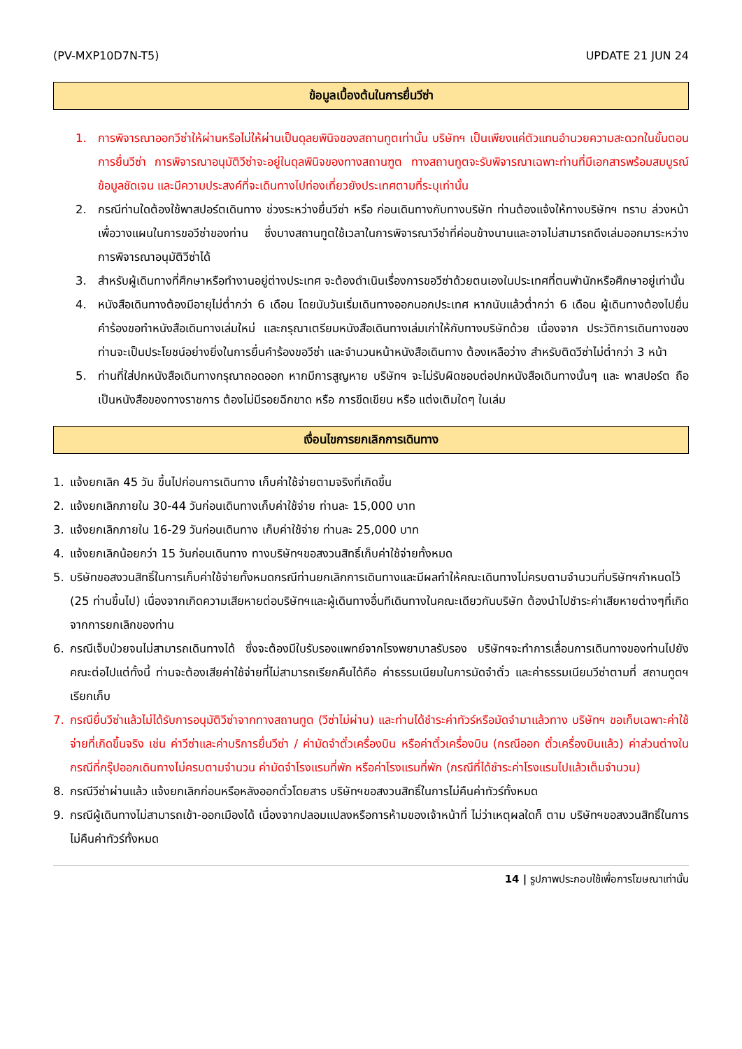(PV-MXP10D7N-T5) UPDATE 21 JUN 24
ข้อมูลเบื้องต้นในการยื่นวีซ่า
1. การพิจารณาออกวีซ่าให้ผ่านหรือไม่ให้ผ่านเป็นดุลยพินิจของสถานทูตเท่านั้น บริษัทฯ เป็นเพียงแค่ตัวแทนอำนวยความสะดวกในขั้นตอนการยื่นวีซ่า การพิจารณาอนุมัติวีซ่าจะอยู่ในดุลพินิจของทางสถานฑูต ทางสถานทูตจะรับพิจารณาเฉพาะท่านที่มีเอกสารพร้อมสมบูรณ์ข้อมูลชัดเจน และมีความประสงค์ที่จะเดินทางไปท่องเที่ยวยังประเทศตามที่ระบุเท่านั้น
2. กรณีท่านใดต้องใช้พาสปอร์ตเดินทาง ช่วงระหว่างยื่นวีซ่า หรือ ก่อนเดินทางกับทางบริษัท ท่านต้องแจ้งให้ทางบริษัทฯ ทราบ ล่วงหน้าเพื่อวางแผนในการขอวีซ่าของท่าน ซึ่งบางสถานทูตใช้เวลาในการพิจารณาวีซ่าที่ค่อนข้างนานและอาจไม่สามารถดึงเล่มออกมาระหว่างการพิจารณาอนุมัติวีซ่าได้
3. สำหรับผู้เดินทางที่ศึกษาหรือทำงานอยู่ต่างประเทศ จะต้องดำเนินเรื่องการขอวีซ่าด้วยตนเองในประเทศที่ตนพำนักหรือศึกษาอยู่เท่านั้น
4. หนังสือเดินทางต้องมีอายุไม่ต่ำกว่า 6 เดือน โดยนับวันเริ่มเดินทางออกนอกประเทศ หากนับแล้วต่ำกว่า 6 เดือน ผู้เดินทางต้องไปยื่นคำร้องขอทำหนังสือเดินทางเล่มใหม่ และกรุณาเตรียมหนังสือเดินทางเล่มเก่าให้กับทางบริษัทด้วย เนื่องจาก ประวัติการเดินทางของท่านจะเป็นประโยชน์อย่างยิ่งในการยื่นคำร้องขอวีซ่า และจำนวนหน้าหนังสือเดินทาง ต้องเหลือว่าง สำหรับติดวีซ่าไม่ต่ำกว่า 3 หน้า
5. ท่านที่ใส่ปกหนังสือเดินทางกรุณาถอดออก หากมีการสูญหาย บริษัทฯ จะไม่รับผิดชอบต่อปกหนังสือเดินทางนั้นๆ และ พาสปอร์ต ถือเป็นหนังสือของทางราชการ ต้องไม่มีรอยฉีกขาด หรือ การขีดเขียน หรือ แต่งเติมใดๆ ในเล่ม
เงื่อนไขการยกเลิกการเดินทาง
1. แจ้งยกเลิก 45 วัน ขึ้นไปก่อนการเดินทาง เก็บค่าใช้จ่ายตามจริงที่เกิดขึ้น
2. แจ้งยกเลิกภายใน 30-44 วันก่อนเดินทางเก็บค่าใช้จ่าย ท่านละ 15,000 บาท
3. แจ้งยกเลิกภายใน 16-29 วันก่อนเดินทาง เก็บค่าใช้จ่าย ท่านละ 25,000 บาท
4. แจ้งยกเลิกน้อยกว่า 15 วันก่อนเดินทาง ทางบริษัทฯขอสงวนสิทธิ์เก็บค่าใช้จ่ายทั้งหมด
5. บริษัทขอสงวนสิทธิ์ในการเก็บค่าใช้จ่ายทั้งหมดกรณีท่านยกเลิกการเดินทางและมีผลทำให้คณะเดินทางไม่ครบตามจำนวนที่บริษัทฯกำหนดไว้ (25 ท่านขึ้นไป) เนื่องจากเกิดความเสียหายต่อบริษัทฯและผู้เดินทางอื่นทีเดินทางในคณะเดียวกันบริษัท ต้องนำไปชำระค่าเสียหายต่างๆที่เกิดจากการยกเลิกของท่าน
6. กรณีเจ็บป่วยจนไม่สามารถเดินทางได้ ซึ่งจะต้องมีใบรับรองแพทย์จากโรงพยาบาลรับรอง บริษัทฯจะทำการเลื่อนการเดินทางของท่านไปยังคณะต่อไปแต่ทั้งนี้ ท่านจะต้องเสียค่าใช้จ่ายที่ไม่สามารถเรียกคืนได้คือ ค่าธรรมเนียมในการมัดจำตั๋ว และค่าธรรมเนียมวีซ่าตามที่ สถานทูตฯ เรียกเก็บ
7. กรณียื่นวีซ่าแล้วไม่ได้รับการอนุมัติวีซ่าจากทางสถานทูต (วีซ่าไม่ผ่าน) และท่านได้ชำระค่าทัวร์หรือมัดจำมาแล้วทาง บริษัทฯ ขอเก็บเฉพาะค่าใช้จ่ายที่เกิดขึ้นจริง เช่น ค่าวีซ่าและค่าบริการยื่นวีซ่า / ค่ามัดจำตั๋วเครื่องบิน หรือค่าตั๋วเครื่องบิน (กรณีออก ตั๋วเครื่องบินแล้ว) ค่าส่วนต่างในกรณีที่กรุ๊ปออกเดินทางไม่ครบตามจำนวน ค่ามัดจำโรงแรมที่พัก หรือค่าโรงแรมที่พัก (กรณีที่ได้ชำระค่าโรงแรมไปแล้วเต็มจำนวน)
8. กรณีวีซ่าผ่านแล้ว แจ้งยกเลิกก่อนหรือหลังออกตั๋วโดยสาร บริษัทฯขอสงวนสิทธิ์ในการไม่คืนค่าทัวร์ทั้งหมด
9. กรณีผู้เดินทางไม่สามารถเข้า-ออกเมืองได้ เนื่องจากปลอมแปลงหรือการห้ามของเจ้าหน้าที่ ไม่ว่าเหตุผลใดก็ ตาม บริษัทฯขอสงวนสิทธิ์ในการไม่คืนค่าทัวร์ทั้งหมด
14 | รูปภาพประกอบใช้เพื่อการโฆษณาเท่านั้น